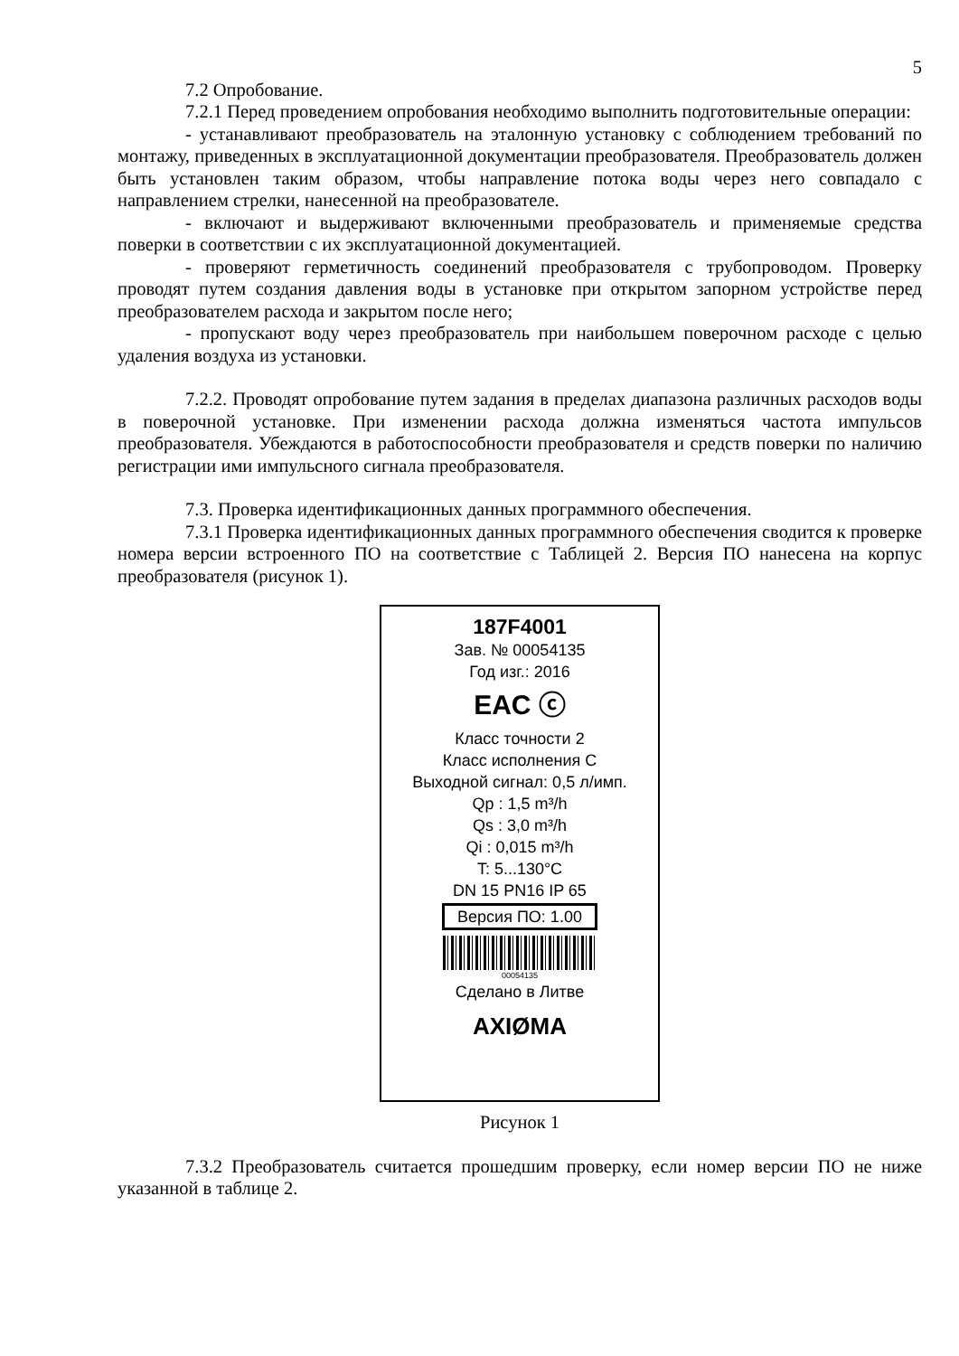5
7.2 Опробование.
7.2.1 Перед проведением опробования необходимо выполнить подготовительные операции:
- устанавливают преобразователь на эталонную установку с соблюдением требований по монтажу, приведенных в эксплуатационной документации преобразователя. Преобразователь должен быть установлен таким образом, чтобы направление потока воды через него совпадало с направлением стрелки, нанесенной на преобразователе.
- включают и выдерживают включенными преобразователь и применяемые средства поверки в соответствии с их эксплуатационной документацией.
- проверяют герметичность соединений преобразователя с трубопроводом. Проверку проводят путем создания давления воды в установке при открытом запорном устройстве перед преобразователем расхода и закрытом после него;
- пропускают воду через преобразователь при наибольшем поверочном расходе с целью удаления воздуха из установки.
7.2.2. Проводят опробование путем задания в пределах диапазона различных расходов воды в поверочной установке. При изменении расхода должна изменяться частота импульсов преобразователя. Убеждаются в работоспособности преобразователя и средств поверки по наличию регистрации ими импульсного сигнала преобразователя.
7.3. Проверка идентификационных данных программного обеспечения.
7.3.1 Проверка идентификационных данных программного обеспечения сводится к проверке номера версии встроенного ПО на соответствие с Таблицей 2. Версия ПО нанесена на корпус преобразователя (рисунок 1).
187F4001
Зав. № 00054135
Год изг.: 2016
EAC ⓒ
Класс точности 2
Класс исполнения С
Выходной сигнал: 0,5 л/имп.
Qp : 1,5 m³/h
Qs : 3,0 m³/h
Qi : 0,015 m³/h
T: 5...130°C
DN 15 PN16 IP 65
Версия ПО: 1.00
00054135
Сделано в Литве
AXIØMA
Рисунок 1
7.3.2 Преобразователь считается прошедшим проверку, если номер версии ПО не ниже указанной в таблице 2.